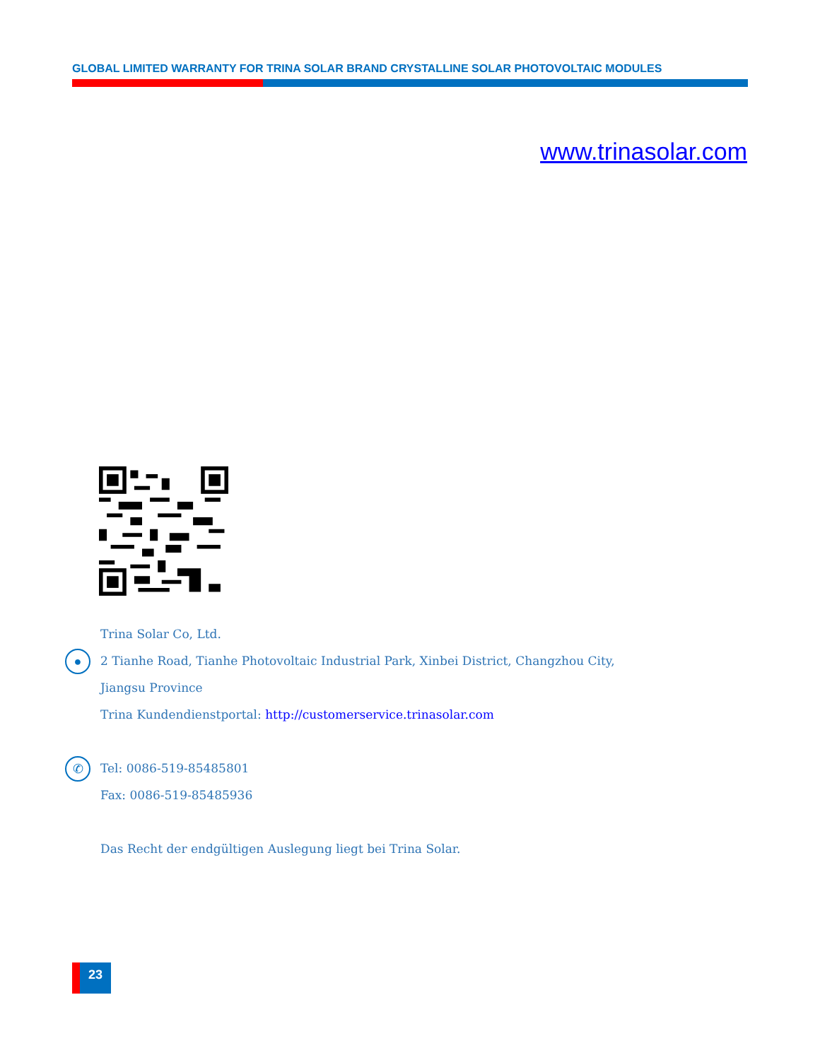GLOBAL LIMITED WARRANTY FOR TRINA SOLAR BRAND CRYSTALLINE SOLAR PHOTOVOLTAIC MODULES
www.trinasolar.com
●
✆
Trina Solar Co, Ltd.
2 Tianhe Road, Tianhe Photovoltaic Industrial Park, Xinbei District, Changzhou City,
Jiangsu Province
Trina Kundendienstportal: http://customerservice.trinasolar.com
Tel: 0086-519-85485801
Fax: 0086-519-85485936
Das Recht der endgültigen Auslegung liegt bei Trina Solar.
23